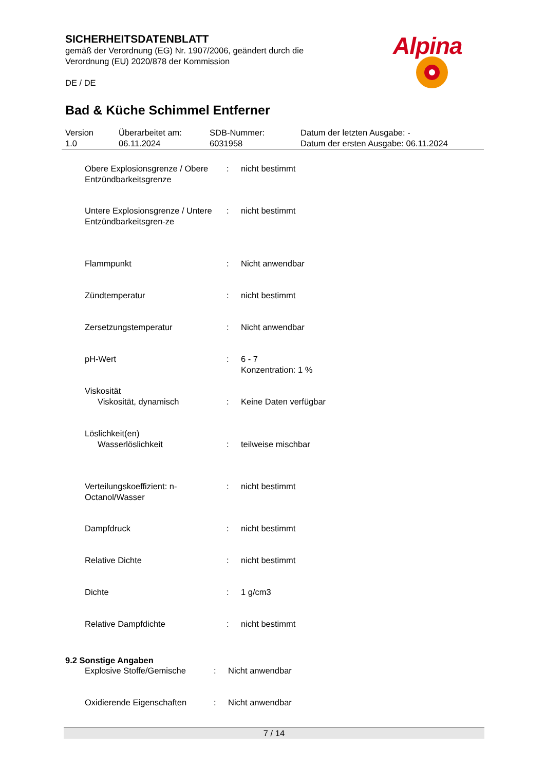SICHERHEITSDATENBLATT
gemäß der Verordnung (EG) Nr. 1907/2006, geändert durch die Verordnung (EU) 2020/878 der Kommission
DE / DE
Alpina
Bad & Küche Schimmel Entferner
| Version 1.0 | Überarbeitet am: 06.11.2024 | SDB-Nummer: 6031958 | Datum der letzten Ausgabe: - Datum der ersten Ausgabe: 06.11.2024 |
| Obere Explosionsgrenze / Obere Entzündbarkeitsgrenze | : | nicht bestimmt |
| Untere Explosionsgrenze / Untere Entzündbarkeitsgren-ze | : | nicht bestimmt |
| Flammpunkt | : | Nicht anwendbar |
| Zündtemperatur | : | nicht bestimmt |
| Zersetzungstemperatur | : | Nicht anwendbar |
| pH-Wert | : | 6 - 7 Konzentration: 1 % |
| Viskosität | | |
| Viskosität, dynamisch | : | Keine Daten verfügbar |
| Löslichkeit(en) | | |
| Wasserlöslichkeit | : | teilweise mischbar |
| Verteilungskoeffizient: n-Octanol/Wasser | : | nicht bestimmt |
| Dampfdruck | : | nicht bestimmt |
| Relative Dichte | : | nicht bestimmt |
| Dichte | : | 1 g/cm3 |
| Relative Dampfdichte | : | nicht bestimmt |
9.2 Sonstige Angaben
| Explosive Stoffe/Gemische | : | Nicht anwendbar |
| Oxidierende Eigenschaften | : | Nicht anwendbar |
7 / 14